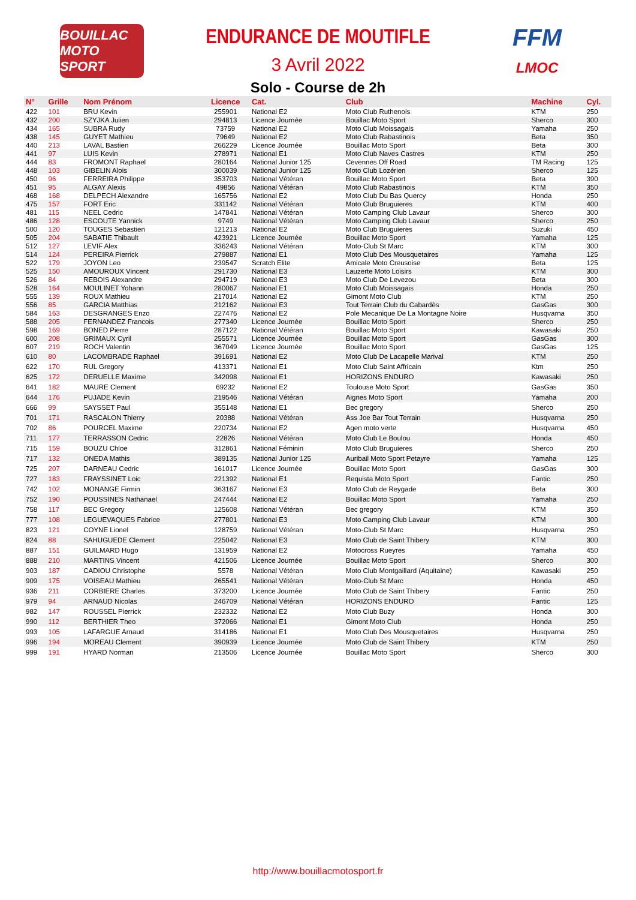BOUILLAC MOTO SPORT
ENDURANCE DE MOUTIFLE
3 Avril 2022
FFM
LMOC
Solo - Course de 2h
| N° | Grille | Nom Prénom | Licence | Cat. | Club | Machine | Cyl. |
| --- | --- | --- | --- | --- | --- | --- | --- |
| 422 | 101 | BRU Kevin | 255901 | National E2 | Moto Club Ruthenois | KTM | 250 |
| 432 | 200 | SZYJKA Julien | 294813 | Licence Journée | Bouillac Moto Sport | Sherco | 300 |
| 434 | 165 | SUBRA Rudy | 73759 | National E2 | Moto Club Moissagais | Yamaha | 250 |
| 438 | 145 | GUYET Mathieu | 79649 | National E2 | Moto Club Rabastinois | Beta | 350 |
| 440 | 213 | LAVAL Bastien | 266229 | Licence Journée | Bouillac Moto Sport | Beta | 300 |
| 441 | 97 | LUIS Kevin | 278971 | National E1 | Moto Club Naves Castres | KTM | 250 |
| 444 | 83 | FROMONT Raphael | 280164 | National Junior 125 | Cevennes Off Road | TM Racing | 125 |
| 448 | 103 | GIBELIN Alois | 300039 | National Junior 125 | Moto Club Lozérien | Sherco | 125 |
| 450 | 96 | FERREIRA Philippe | 353703 | National Vétéran | Bouillac Moto Sport | Beta | 390 |
| 451 | 95 | ALGAY Alexis | 49856 | National Vétéran | Moto Club Rabastinois | KTM | 350 |
| 468 | 168 | DELPECH Alexandre | 165756 | National E2 | Moto Club Du Bas Quercy | Honda | 250 |
| 475 | 157 | FORT Eric | 331142 | National Vétéran | Moto Club Bruguieres | KTM | 400 |
| 481 | 115 | NEEL Cedric | 147841 | National Vétéran | Moto Camping Club Lavaur | Sherco | 300 |
| 486 | 128 | ESCOUTE Yannick | 9749 | National Vétéran | Moto Camping Club Lavaur | Sherco | 250 |
| 500 | 120 | TOUGES Sebastien | 121213 | National E2 | Moto Club Bruguieres | Suzuki | 450 |
| 505 | 204 | SABATIE Thibault | 423921 | Licence Journée | Bouillac Moto Sport | Yamaha | 125 |
| 512 | 127 | LEVIF Alex | 336243 | National Vétéran | Moto-Club St Marc | KTM | 300 |
| 514 | 124 | PEREIRA Pierrick | 279887 | National E1 | Moto Club Des Mousquetaires | Yamaha | 125 |
| 522 | 179 | JOYON Leo | 239547 | Scratch Elite | Amicale Moto Creusoise | Beta | 125 |
| 525 | 150 | AMOUROUX Vincent | 291730 | National E3 | Lauzerte Moto Loisirs | KTM | 300 |
| 526 | 84 | REBOIS Alexandre | 294719 | National E3 | Moto Club De Levezou | Beta | 300 |
| 528 | 164 | MOULINET Yohann | 280067 | National E1 | Moto Club Moissagais | Honda | 250 |
| 555 | 139 | ROUX Mathieu | 217014 | National E2 | Gimont Moto Club | KTM | 250 |
| 556 | 85 | GARCIA Matthias | 212162 | National E3 | Tout Terrain Club du Cabardès | GasGas | 300 |
| 584 | 163 | DESGRANGES Enzo | 227476 | National E2 | Pole Mecanique De La Montagne Noire | Husqvarna | 350 |
| 588 | 205 | FERNANDEZ Francois | 277340 | Licence Journée | Bouillac Moto Sport | Sherco | 250 |
| 598 | 169 | BONED Pierre | 287122 | National Vétéran | Bouillac Moto Sport | Kawasaki | 250 |
| 600 | 208 | GRIMAUX Cyril | 255571 | Licence Journée | Bouillac Moto Sport | GasGas | 300 |
| 607 | 219 | ROCH Valentin | 367049 | Licence Journée | Bouillac Moto Sport | GasGas | 125 |
| 610 | 80 | LACOMBRADE Raphael | 391691 | National E2 | Moto Club De Lacapelle Marival | KTM | 250 |
| 622 | 170 | RUL Gregory | 413371 | National E1 | Moto Club Saint Affricain | Ktm | 250 |
| 625 | 172 | DERUELLE Maxime | 342098 | National E1 | HORIZONS ENDURO | Kawasaki | 250 |
| 641 | 182 | MAURE Clement | 69232 | National E2 | Toulouse Moto Sport | GasGas | 350 |
| 644 | 176 | PUJADE Kevin | 219546 | National Vétéran | Aignes Moto Sport | Yamaha | 200 |
| 666 | 99 | SAYSSET Paul | 355148 | National E1 | Bec gregory | Sherco | 250 |
| 701 | 171 | RASCALON Thierry | 20388 | National Vétéran | Ass Joe Bar Tout Terrain | Husqvarna | 250 |
| 702 | 86 | POURCEL Maxime | 220734 | National E2 | Agen moto verte | Husqvarna | 450 |
| 711 | 177 | TERRASSON Cedric | 22826 | National Vétéran | Moto Club Le Boulou | Honda | 450 |
| 715 | 159 | BOUZU Chloe | 312861 | National Féminin | Moto Club Bruguieres | Sherco | 250 |
| 717 | 132 | ONEDA Mathis | 389135 | National Junior 125 | Auribail Moto Sport Petayre | Yamaha | 125 |
| 725 | 207 | DARNEAU Cedric | 161017 | Licence Journée | Bouillac Moto Sport | GasGas | 300 |
| 727 | 183 | FRAYSSINET Loic | 221392 | National E1 | Requista Moto Sport | Fantic | 250 |
| 742 | 102 | MONANGE Firmin | 363167 | National E3 | Moto Club de Reygade | Beta | 300 |
| 752 | 190 | POUSSINES Nathanael | 247444 | National E2 | Bouillac Moto Sport | Yamaha | 250 |
| 758 | 117 | BEC Gregory | 125608 | National Vétéran | Bec gregory | KTM | 350 |
| 777 | 108 | LEGUEVAQUES Fabrice | 277801 | National E3 | Moto Camping Club Lavaur | KTM | 300 |
| 823 | 121 | COYNE Lionel | 128759 | National Vétéran | Moto-Club St Marc | Husqvarna | 250 |
| 824 | 88 | SAHUGUEDE Clement | 225042 | National E3 | Moto Club de Saint Thibery | KTM | 300 |
| 887 | 151 | GUILMARD Hugo | 131959 | National E2 | Motocross Rueyres | Yamaha | 450 |
| 888 | 210 | MARTINS Vincent | 421506 | Licence Journée | Bouillac Moto Sport | Sherco | 300 |
| 903 | 187 | CADIOU Christophe | 5578 | National Vétéran | Moto Club Montgaillard (Aquitaine) | Kawasaki | 250 |
| 909 | 175 | VOISEAU Mathieu | 265541 | National Vétéran | Moto-Club St Marc | Honda | 450 |
| 936 | 211 | CORBIERE Charles | 373200 | Licence Journée | Moto Club de Saint Thibery | Fantic | 250 |
| 979 | 94 | ARNAUD Nicolas | 246709 | National Vétéran | HORIZONS ENDURO | Fantic | 125 |
| 982 | 147 | ROUSSEL Pierrick | 232332 | National E2 | Moto Club Buzy | Honda | 300 |
| 990 | 112 | BERTHIER Theo | 372066 | National E1 | Gimont Moto Club | Honda | 250 |
| 993 | 105 | LAFARGUE Arnaud | 314186 | National E1 | Moto Club Des Mousquetaires | Husqvarna | 250 |
| 996 | 194 | MOREAU Clement | 390939 | Licence Journée | Moto Club de Saint Thibery | KTM | 250 |
| 999 | 191 | HYARD Norman | 213506 | Licence Journée | Bouillac Moto Sport | Sherco | 300 |
http://www.bouillacmotosport.fr